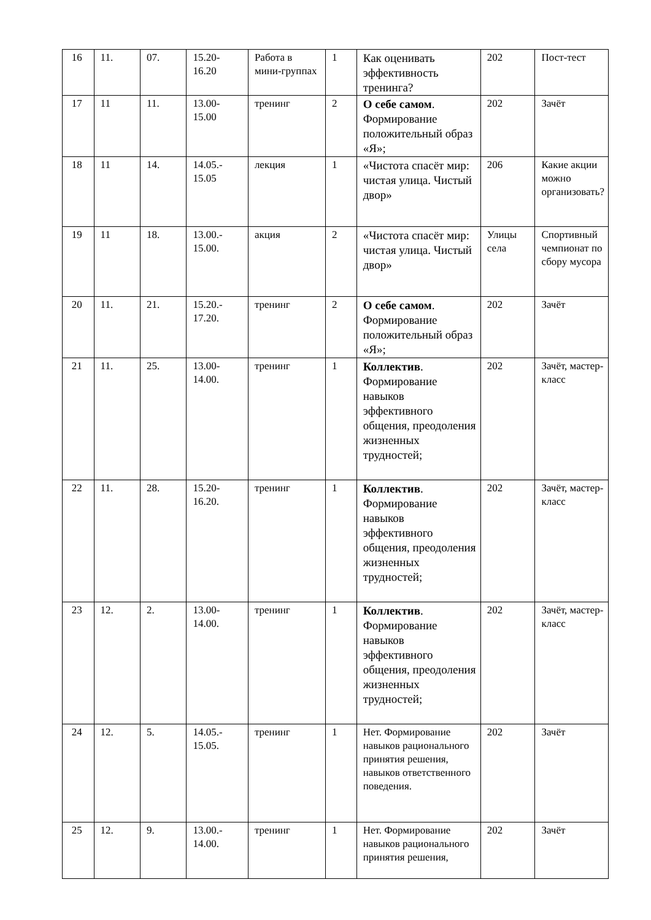| 16 | 11. | 07. | 15.20- 16.20 | Работа в мини-группах | 1 | Как оценивать эффективность тренинга? | 202 | Пост-тест |
| 17 | 11 | 11. | 13.00- 15.00 | тренинг | 2 | О себе самом . Формирование положительный образ «Я»; | 202 | Зачёт |
| 18 | 11 | 14. | 14.05.- 15.05 | лекция | 1 | «Чистота спасёт мир: чистая улица. Чистый двор» | 206 | Какие акции можно организовать? |
| 19 | 11 | 18. | 13.00.- 15.00. | акция | 2 | «Чистота спасёт мир: чистая улица. Чистый двор» | Улицы села | Спортивный чемпионат по сбору мусора |
| 20 | 11. | 21. | 15.20.- 17.20. | тренинг | 2 | О себе самом . Формирование положительный образ «Я»; | 202 | Зачёт |
| 21 | 11. | 25. | 13.00- 14.00. | тренинг | 1 | Коллектив . Формирование навыков эффективного общения, преодоления жизненных трудностей; | 202 | Зачёт, мастер-класс |
| 22 | 11. | 28. | 15.20- 16.20. | тренинг | 1 | Коллектив . Формирование навыков эффективного общения, преодоления жизненных трудностей; | 202 | Зачёт, мастер-класс |
| 23 | 12. | 2. | 13.00- 14.00. | тренинг | 1 | Коллектив . Формирование навыков эффективного общения, преодоления жизненных трудностей; | 202 | Зачёт, мастер-класс |
| 24 | 12. | 5. | 14.05.- 15.05. | тренинг | 1 | Нет. Формирование навыков рационального принятия решения, навыков ответственного поведения. | 202 | Зачёт |
| 25 | 12. | 9. | 13.00.- 14.00. | тренинг | 1 | Нет. Формирование навыков рационального принятия решения, | 202 | Зачёт |